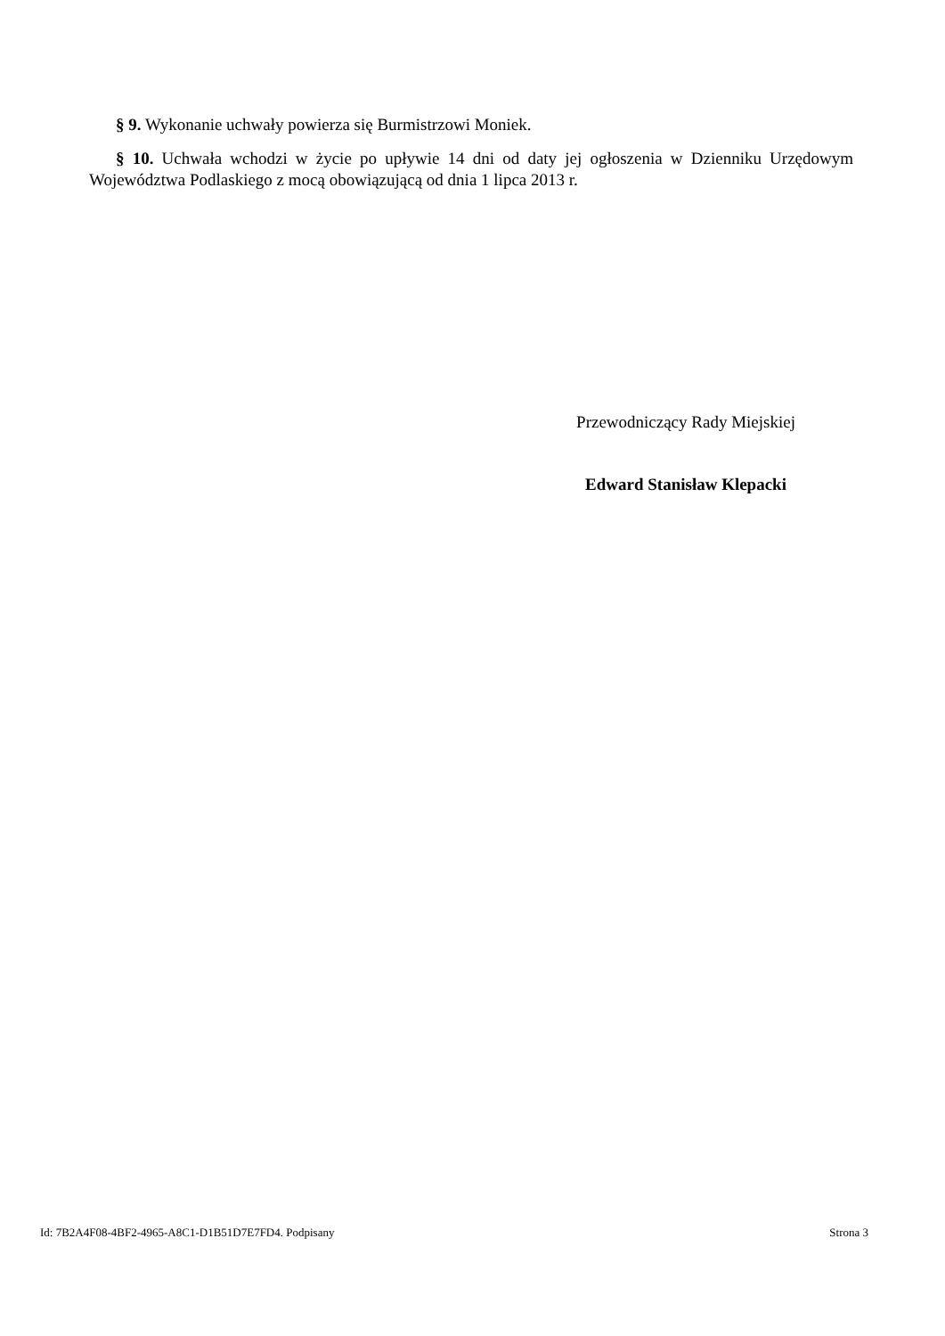§ 9. Wykonanie uchwały powierza się Burmistrzowi Moniek.
§ 10. Uchwała wchodzi w życie po upływie 14 dni od daty jej ogłoszenia w Dzienniku Urzędowym Województwa Podlaskiego z mocą obowiązującą od dnia 1 lipca 2013 r.
Przewodniczący Rady Miejskiej
Edward Stanisław Klepacki
Id: 7B2A4F08-4BF2-4965-A8C1-D1B51D7E7FD4. Podpisany Strona 3